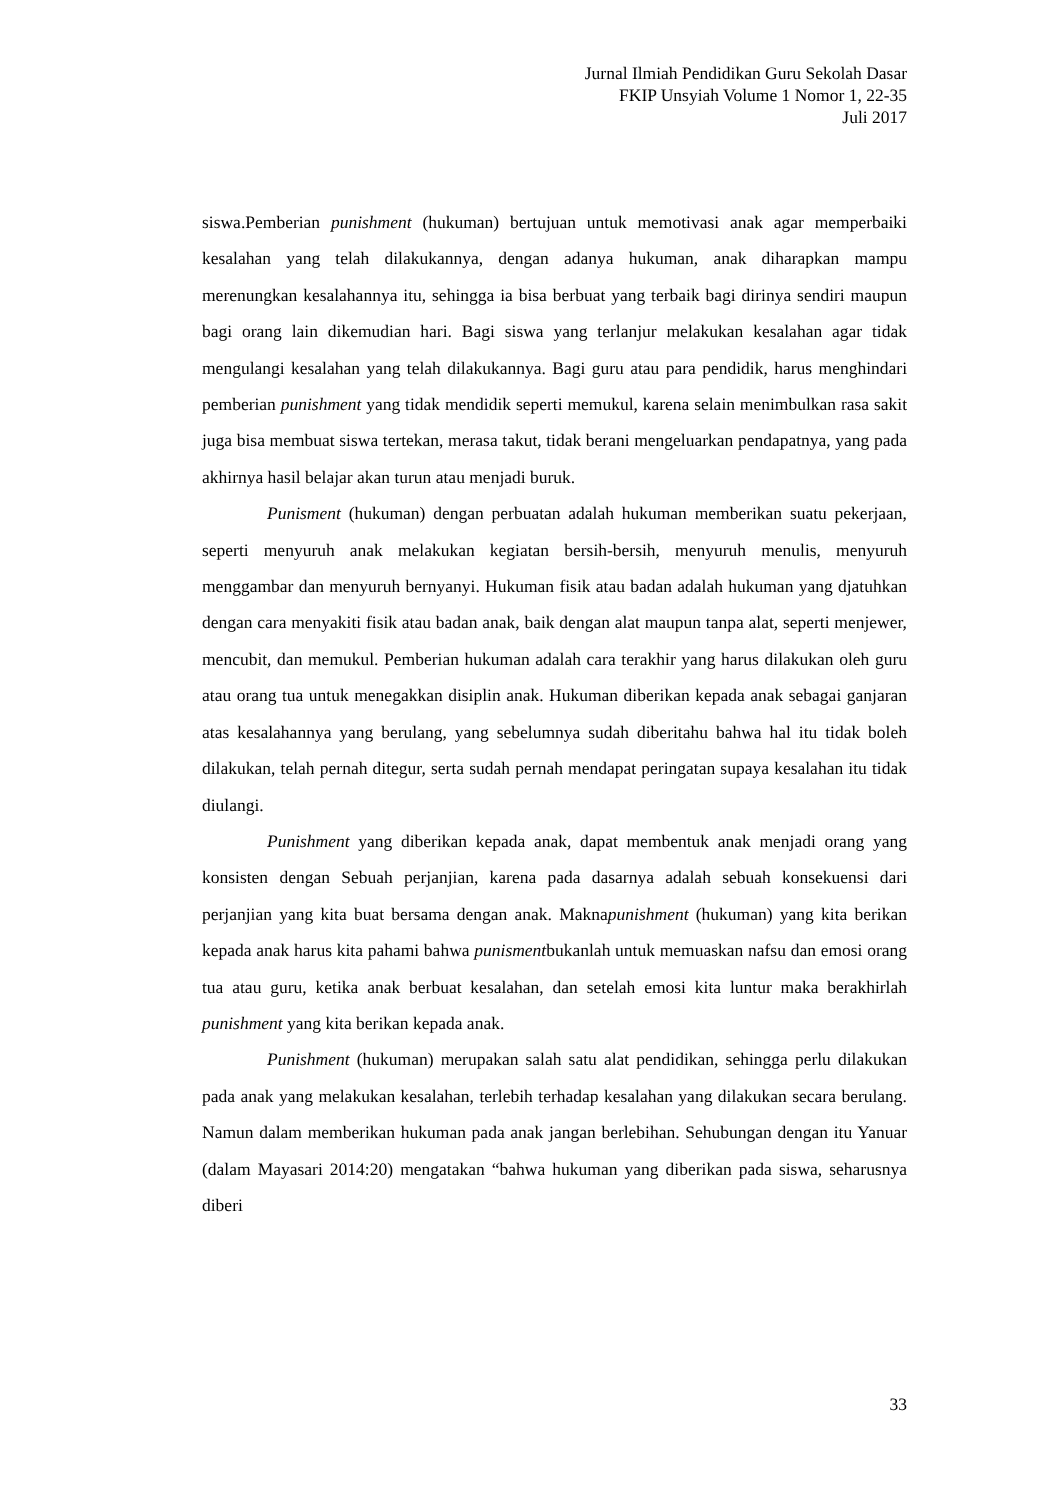Jurnal Ilmiah Pendidikan Guru Sekolah Dasar
FKIP Unsyiah Volume 1 Nomor 1, 22-35
Juli 2017
siswa.Pemberian punishment (hukuman) bertujuan untuk memotivasi anak agar memperbaiki kesalahan yang telah dilakukannya, dengan adanya hukuman, anak diharapkan mampu merenungkan kesalahannya itu, sehingga ia bisa berbuat yang terbaik bagi dirinya sendiri maupun bagi orang lain dikemudian hari. Bagi siswa yang terlanjur melakukan kesalahan agar tidak mengulangi kesalahan yang telah dilakukannya. Bagi guru atau para pendidik, harus menghindari pemberian punishment yang tidak mendidik seperti memukul, karena selain menimbulkan rasa sakit juga bisa membuat siswa tertekan, merasa takut, tidak berani mengeluarkan pendapatnya, yang pada akhirnya hasil belajar akan turun atau menjadi buruk.
Punisment (hukuman) dengan perbuatan adalah hukuman memberikan suatu pekerjaan, seperti menyuruh anak melakukan kegiatan bersih-bersih, menyuruh menulis, menyuruh menggambar dan menyuruh bernyanyi. Hukuman fisik atau badan adalah hukuman yang djatuhkan dengan cara menyakiti fisik atau badan anak, baik dengan alat maupun tanpa alat, seperti menjewer, mencubit, dan memukul. Pemberian hukuman adalah cara terakhir yang harus dilakukan oleh guru atau orang tua untuk menegakkan disiplin anak. Hukuman diberikan kepada anak sebagai ganjaran atas kesalahannya yang berulang, yang sebelumnya sudah diberitahu bahwa hal itu tidak boleh dilakukan, telah pernah ditegur, serta sudah pernah mendapat peringatan supaya kesalahan itu tidak diulangi.
Punishment yang diberikan kepada anak, dapat membentuk anak menjadi orang yang konsisten dengan Sebuah perjanjian, karena pada dasarnya adalah sebuah konsekuensi dari perjanjian yang kita buat bersama dengan anak. Maknapunishment (hukuman) yang kita berikan kepada anak harus kita pahami bahwa punismentbukanlah untuk memuaskan nafsu dan emosi orang tua atau guru, ketika anak berbuat kesalahan, dan setelah emosi kita luntur maka berakhirlah punishment yang kita berikan kepada anak.
Punishment (hukuman) merupakan salah satu alat pendidikan, sehingga perlu dilakukan pada anak yang melakukan kesalahan, terlebih terhadap kesalahan yang dilakukan secara berulang. Namun dalam memberikan hukuman pada anak jangan berlebihan. Sehubungan dengan itu Yanuar (dalam Mayasari 2014:20) mengatakan “bahwa hukuman yang diberikan pada siswa, seharusnya diberi
33